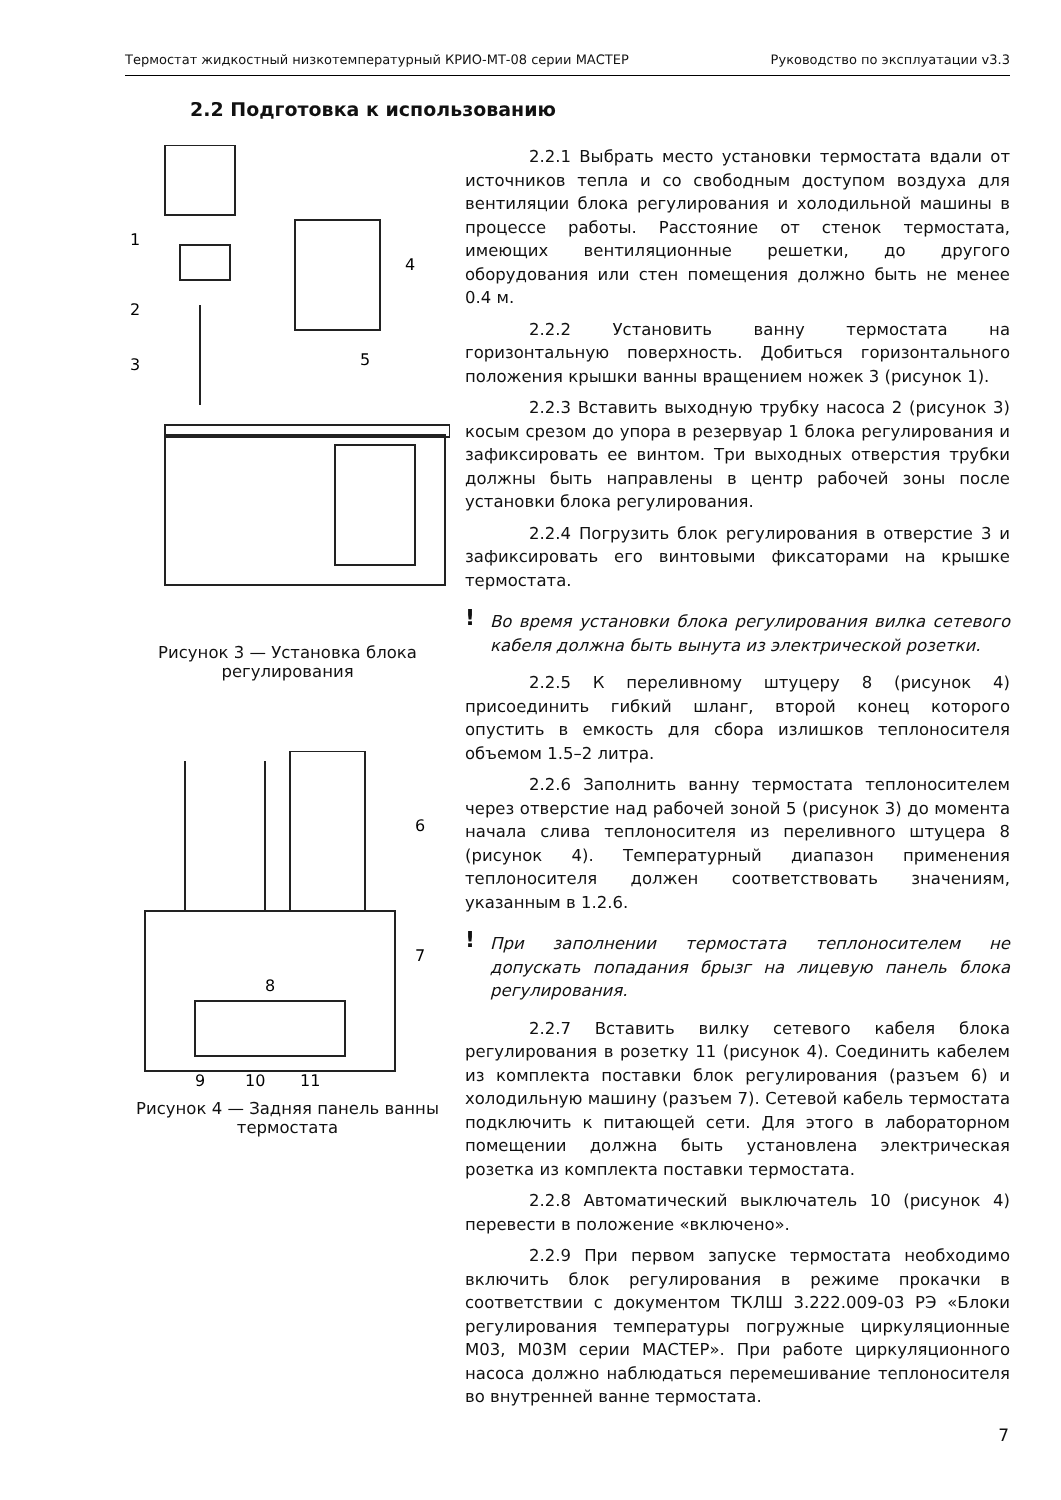Термостат жидкостный низкотемпературный КРИО-МТ-08 серии МАСТЕР Руководство по эксплуатации v3.3
2.2 Подготовка к использованию
1
2
3
4
5
Рисунок 3 — Установка блока регулирования
6
7
8
9
10
11
Рисунок 4 — Задняя панель ванны термостата
2.2.1 Выбрать место установки термостата вдали от источников тепла и со свободным доступом воздуха для вентиляции блока регулирования и холодильной машины в процессе работы. Расстояние от стенок термостата, имеющих вентиляционные решетки, до другого оборудования или стен помещения должно быть не менее 0.4 м.
2.2.2 Установить ванну термостата на горизонтальную поверхность. Добиться горизонтального положения крышки ванны вращением ножек 3 (рисунок 1).
2.2.3 Вставить выходную трубку насоса 2 (рисунок 3) косым срезом до упора в резервуар 1 блока регулирования и зафиксировать ее винтом. Три выходных отверстия трубки должны быть направлены в центр рабочей зоны после установки блока регулирования.
2.2.4 Погрузить блок регулирования в отверстие 3 и зафиксировать его винтовыми фиксаторами на крышке термостата.
! Во время установки блока регулирования вилка сетевого кабеля должна быть вынута из электрической розетки.
2.2.5 К переливному штуцеру 8 (рисунок 4) присоединить гибкий шланг, второй конец которого опустить в емкость для сбора излишков теплоносителя объемом 1.5–2 литра.
2.2.6 Заполнить ванну термостата теплоносителем через отверстие над рабочей зоной 5 (рисунок 3) до момента начала слива теплоносителя из переливного штуцера 8 (рисунок 4). Температурный диапазон применения теплоносителя должен соответствовать значениям, указанным в 1.2.6.
! При заполнении термостата теплоносителем не допускать попадания брызг на лицевую панель блока регулирования.
2.2.7 Вставить вилку сетевого кабеля блока регулирования в розетку 11 (рисунок 4). Соединить кабелем из комплекта поставки блок регулирования (разъем 6) и холодильную машину (разъем 7). Сетевой кабель термостата подключить к питающей сети. Для этого в лабораторном помещении должна быть установлена электрическая розетка из комплекта поставки термостата.
2.2.8 Автоматический выключатель 10 (рисунок 4) перевести в положение «включено».
2.2.9 При первом запуске термостата необходимо включить блок регулирования в режиме прокачки в соответствии с документом ТКЛШ 3.222.009-03 РЭ «Блоки регулирования температуры погружные циркуляционные М03, М03М серии МАСТЕР». При работе циркуляционного насоса должно наблюдаться перемешивание теплоносителя во внутренней ванне термостата.
7